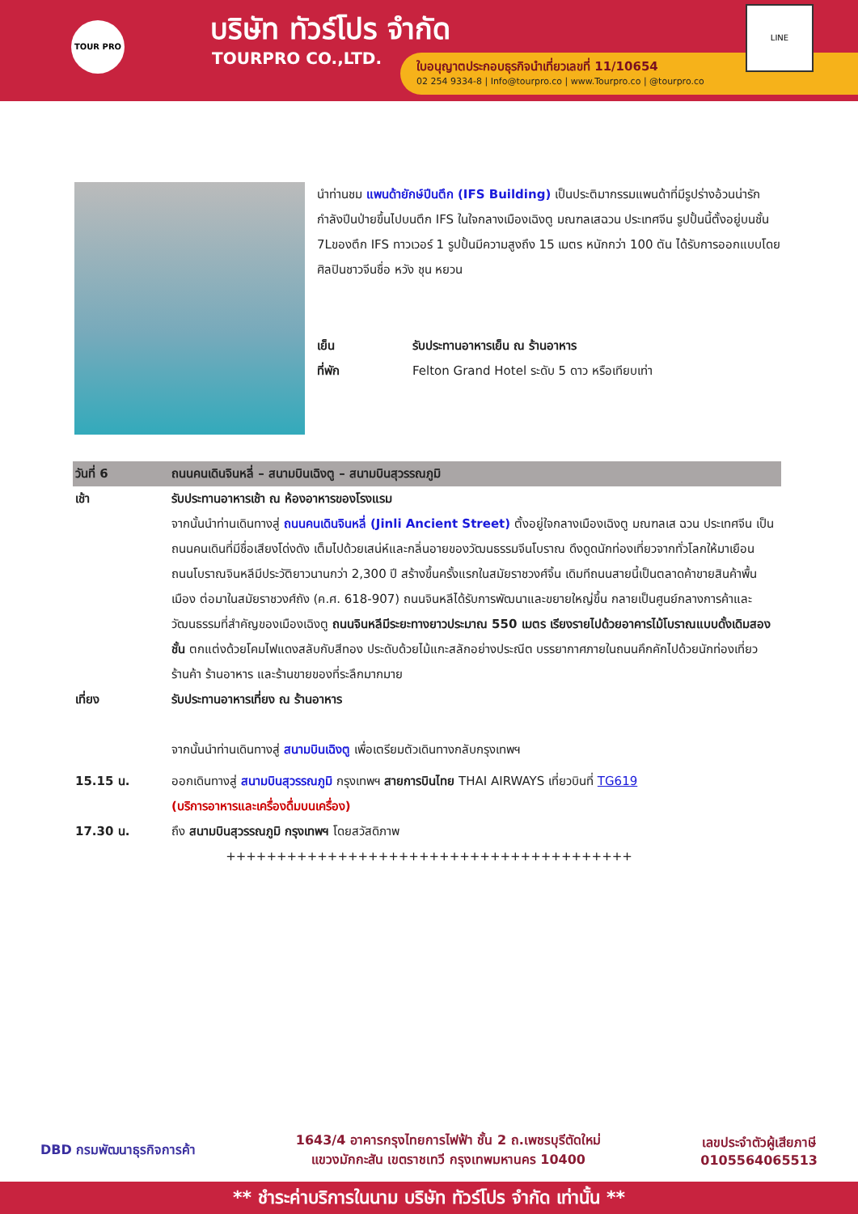TOUR PRO บริษัท ทัวร์โปร จำกัด
TOURPRO CO.,LTD.
ใบอนุญาตประกอบธุรกิจนำเที่ยวเลขที่ 11/10654
02 254 9334-8 | Info@tourpro.co | www.Tourpro.co | @tourpro.co
LINE
นำท่านชม แพนด้ายักษ์ปีนตึก (IFS Building) เป็นประติมากรรมแพนด้าที่มีรูปร่างอ้วนน่ารัก กำลังปีนป่ายขึ้นไปบนตึก IFS ในใจกลางเมืองเฉิงตู มณฑลเสฉวน ประเทศจีน รูปปั้นนี้ตั้งอยู่บนชั้น 7Lของตึก IFS ทาวเวอร์ 1 รูปปั้นมีความสูงถึง 15 เมตร หนักกว่า 100 ตัน ได้รับการออกแบบโดยศิลปินชาวจีนชื่อ หวัง ชุน หยวน
เย็น รับประทานอาหารเย็น ณ ร้านอาหาร
ที่พัก Felton Grand Hotel ระดับ 5 ดาว หรือเทียบเท่า
| วันที่ 6 | ถนนคนเดินจินหลี่ – สนามบินเฉิงตู – สนามบินสุวรรณภูมิ |
| เช้า | รับประทานอาหารเช้า ณ ห้องอาหารของโรงแรม จากนั้นนำท่านเดินทางสู่ ถนนคนเดินจินหลี่ (Jinli Ancient Street) ตั้งอยู่ใจกลางเมืองเฉิงตู มณฑลเส ฉวน ประเทศจีน เป็นถนนคนเดินที่มีชื่อเสียงโด่งดัง เต็มไปด้วยเสน่ห์และกลิ่นอายของวัฒนธรรมจีนโบราณ ดึงดูดนักท่องเที่ยวจากทั่วโลกให้มาเยือน ถนนโบราณจินหลีมีประวัติยาวนานกว่า 2,300 ปี สร้างขึ้นครั้งแรกในสมัยราชวงศ์จิ้น เดิมทีถนนสายนี้เป็นตลาดค้าขายสินค้าพื้นเมือง ต่อมาในสมัยราชวงศ์ถัง (ค.ศ. 618-907) ถนนจินหลีได้รับการพัฒนาและขยายใหญ่ขึ้น กลายเป็นศูนย์กลางการค้าและวัฒนธรรมที่สำคัญของเมืองเฉิงตู ถนนจินหลีมีระยะทางยาวประมาณ 550 เมตร เรียงรายไปด้วยอาคารไม้โบราณแบบดั้งเดิมสองชั้น ตกแต่งด้วยโคมไฟแดงสลับกับสีทอง ประดับด้วยไม้แกะสลักอย่างประณีต บรรยากาศภายในถนนคึกคักไปด้วยนักท่องเที่ยว ร้านค้า ร้านอาหาร และร้านขายของที่ระลึกมากมาย |
| เที่ยง | รับประทานอาหารเที่ยง ณ ร้านอาหาร จากนั้นนำท่านเดินทางสู่ สนามบินเฉิงตู เพื่อเตรียมตัวเดินทางกลับกรุงเทพฯ |
| 15.15 น. | ออกเดินทางสู่ สนามบินสุวรรณภูมิ กรุงเทพฯ สายการบินไทย THAI AIRWAYS เที่ยวบินที่ TG619 (บริการอาหารและเครื่องดื่มบนเครื่อง) |
| 17.30 น. | ถึง สนามบินสุวรรณภูมิ กรุงเทพฯ โดยสวัสดิภาพ |
++++++++++++++++++++++++++++++++++++++++
DBD กรมพัฒนาธุรกิจการค้า 1643/4 อาคารกรุงไทยการไฟฟ้า ชั้น 2 ถ.เพชรบุรีตัดใหม่
แขวงมักกะสัน เขตราชเทวี กรุงเทพมหานคร 10400 เลขประจำตัวผู้เสียภาษี
0105564065513
** ชำระค่าบริการในนาม บริษัท ทัวร์โปร จำกัด เท่านั้น **